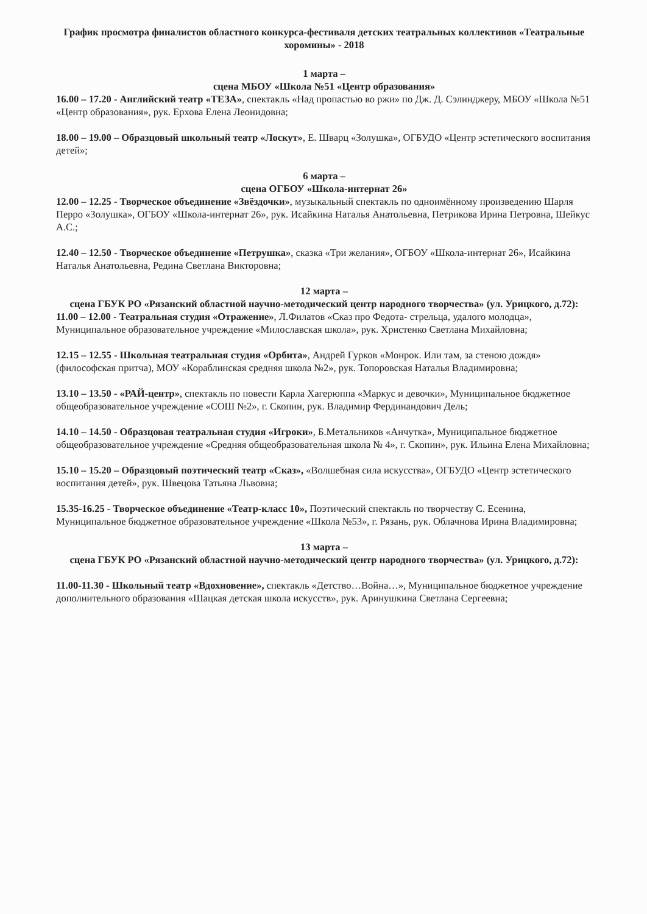График просмотра финалистов областного конкурса-фестиваля детских театральных коллективов «Театральные хоромины» - 2018
1 марта –
сцена МБОУ «Школа №51 «Центр образования»
16.00 – 17.20 - Английский театр «ТЕЗА», спектакль «Над пропастью во ржи» по Дж. Д. Сэлинджеру, МБОУ «Школа №51 «Центр образования», рук. Ерхова Елена Леонидовна;
18.00 – 19.00 – Образцовый школьный театр «Лоскут», Е. Шварц «Золушка», ОГБУДО «Центр эстетического воспитания детей»;
6 марта –
сцена ОГБОУ «Школа-интернат 26»
12.00 – 12.25 - Творческое объединение «Звёздочки», музыкальный спектакль по одноимённому произведению Шарля Перро «Золушка», ОГБОУ «Школа-интернат 26», рук. Исайкина Наталья Анатольевна, Петрикова Ирина Петровна, Шейкус А.С.;
12.40 – 12.50 - Творческое объединение «Петрушка», сказка «Три желания», ОГБОУ «Школа-интернат 26», Исайкина Наталья Анатольевна, Редина Светлана Викторовна;
12 марта –
сцена ГБУК РО «Рязанский областной научно-методический центр народного творчества» (ул. Урицкого, д.72):
11.00 – 12.00 - Театральная студия «Отражение», Л.Филатов «Сказ про Федота- стрельца, удалого молодца», Муниципальное образовательное учреждение «Милославская школа», рук. Христенко Светлана Михайловна;
12.15 – 12.55 - Школьная театральная студия «Орбита», Андрей Гурков «Монрок. Или там, за стеною дождя» (философская притча), МОУ «Кораблинская средняя школа №2», рук. Топоровская Наталья Владимировна;
13.10 – 13.50 - «РАЙ-центр», спектакль по повести Карла Хагерюппа «Маркус и девочки», Муниципальное бюджетное общеобразовательное учреждение «СОШ №2», г. Скопин, рук. Владимир Фердинандович Дель;
14.10 – 14.50 - Образцовая театральная студия «Игроки», Б.Метальников «Анчутка», Муниципальное бюджетное общеобразовательное учреждение «Средняя общеобразовательная школа № 4», г. Скопин», рук. Ильина Елена Михайловна;
15.10 – 15.20 – Образцовый поэтический театр «Сказ», «Волшебная сила искусства», ОГБУДО «Центр эстетического воспитания детей», рук. Швецова Татьяна Львовна;
15.35-16.25 - Творческое объединение «Театр-класс 10», Поэтический спектакль по творчеству С. Есенина, Муниципальное бюджетное образовательное учреждение «Школа №53», г. Рязань, рук. Облачнова Ирина Владимировна;
13 марта –
сцена ГБУК РО «Рязанский областной научно-методический центр народного творчества» (ул. Урицкого, д.72):
11.00-11.30 - Школьный театр «Вдохновение», спектакль «Детство…Война…», Муниципальное бюджетное учреждение дополнительного образования «Шацкая детская школа искусств», рук. Аринушкина Светлана Сергеевна;